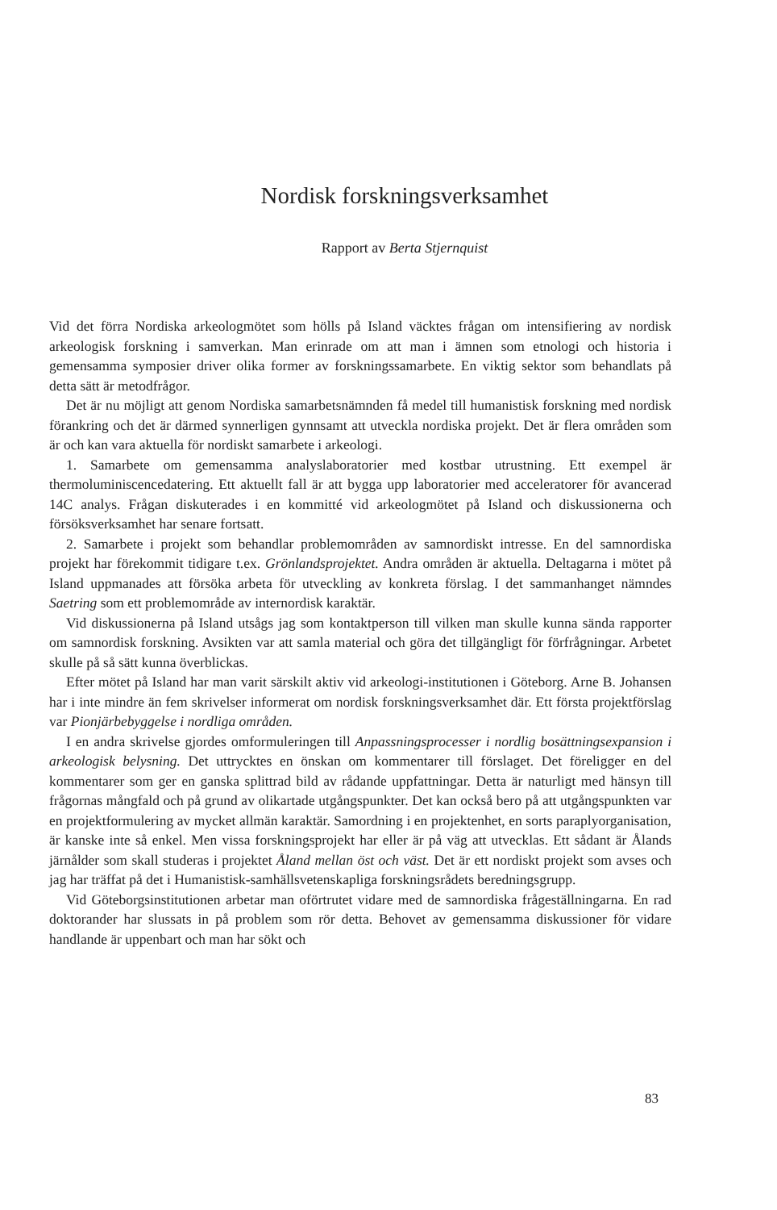Nordisk forskningsverksamhet
Rapport av Berta Stjernquist
Vid det förra Nordiska arkeologmötet som hölls på Island väcktes frågan om intensifiering av nordisk arkeologisk forskning i samverkan. Man erinrade om att man i ämnen som etnologi och historia i gemensamma symposier driver olika former av forskningssamarbete. En viktig sektor som behandlats på detta sätt är metodfrågor.
Det är nu möjligt att genom Nordiska samarbetsnämnden få medel till humanistisk forskning med nordisk förankring och det är därmed synnerligen gynnsamt att utveckla nordiska projekt. Det är flera områden som är och kan vara aktuella för nordiskt samarbete i arkeologi.
1. Samarbete om gemensamma analyslaboratorier med kostbar utrustning. Ett exempel är thermoluminiscencedatering. Ett aktuellt fall är att bygga upp laboratorier med acceleratorer för avancerad 14C analys. Frågan diskuterades i en kommitté vid arkeologmötet på Island och diskussionerna och försöksverksamhet har senare fortsatt.
2. Samarbete i projekt som behandlar problemområden av samnordiskt intresse. En del samnordiska projekt har förekommit tidigare t.ex. Grönlandsprojektet. Andra områden är aktuella. Deltagarna i mötet på Island uppmanades att försöka arbeta för utveckling av konkreta förslag. I det sammanhanget nämndes Saetring som ett problemområde av internordisk karaktär.
Vid diskussionerna på Island utsågs jag som kontaktperson till vilken man skulle kunna sända rapporter om samnordisk forskning. Avsikten var att samla material och göra det tillgängligt för förfrågningar. Arbetet skulle på så sätt kunna överblickas.
Efter mötet på Island har man varit särskilt aktiv vid arkeologi-institutionen i Göteborg. Arne B. Johansen har i inte mindre än fem skrivelser informerat om nordisk forskningsverksamhet där. Ett första projektförslag var Pionjärbebyggelse i nordliga områden.
I en andra skrivelse gjordes omformuleringen till Anpassningsprocesser i nordlig bosättningsexpansion i arkeologisk belysning. Det uttrycktes en önskan om kommentarer till förslaget. Det föreligger en del kommentarer som ger en ganska splittrad bild av rådande uppfattningar. Detta är naturligt med hänsyn till frågornas mångfald och på grund av olikartade utgångspunkter. Det kan också bero på att utgångspunkten var en projektformulering av mycket allmän karaktär. Samordning i en projektenhet, en sorts paraplyorganisation, är kanske inte så enkel. Men vissa forskningsprojekt har eller är på väg att utvecklas. Ett sådant är Ålands järnålder som skall studeras i projektet Åland mellan öst och väst. Det är ett nordiskt projekt som avses och jag har träffat på det i Humanistisk-samhällsvetenskapliga forskningsrådets beredningsgrupp.
Vid Göteborgsinstitutionen arbetar man oförtrutet vidare med de samnordiska frågeställningarna. En rad doktorander har slussats in på problem som rör detta. Behovet av gemensamma diskussioner för vidare handlande är uppenbart och man har sökt och
83